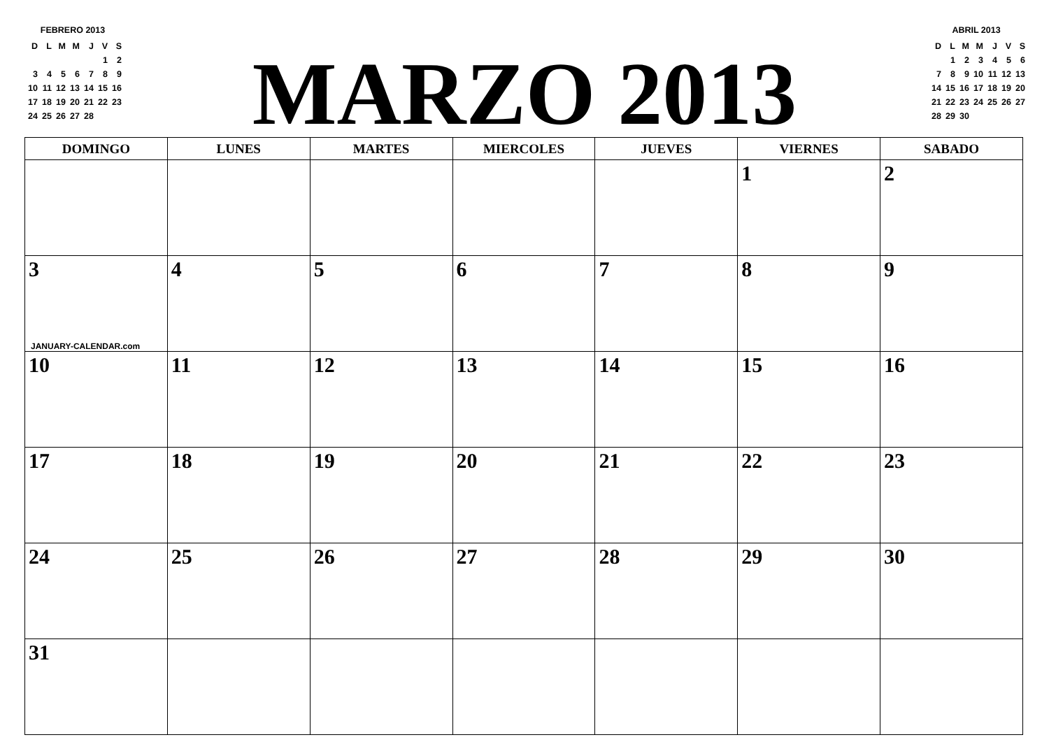FEBRERO 2013
| D | L | M | M | J | V | S |
| | | | | | 1 | 2 |
| 3 | 4 | 5 | 6 | 7 | 8 | 9 |
| 10 | 11 | 12 | 13 | 14 | 15 | 16 |
| 17 | 18 | 19 | 20 | 21 | 22 | 23 |
| 24 | 25 | 26 | 27 | 28 | | |
MARZO 2013
ABRIL 2013
| D | L | M | M | J | V | S |
| | 1 | 2 | 3 | 4 | 5 | 6 |
| 7 | 8 | 9 | 10 | 11 | 12 | 13 |
| 14 | 15 | 16 | 17 | 18 | 19 | 20 |
| 21 | 22 | 23 | 24 | 25 | 26 | 27 |
| 28 | 29 | 30 | | | | |
| DOMINGO | LUNES | MARTES | MIERCOLES | JUEVES | VIERNES | SABADO |
| --- | --- | --- | --- | --- | --- | --- |
| | | | | | 1 | 2 |
| 3 JANUARY-CALENDAR.com | 4 | 5 | 6 | 7 | 8 | 9 |
| 10 | 11 | 12 | 13 | 14 | 15 | 16 |
| 17 | 18 | 19 | 20 | 21 | 22 | 23 |
| 24 | 25 | 26 | 27 | 28 | 29 | 30 |
| 31 | | | | | | |